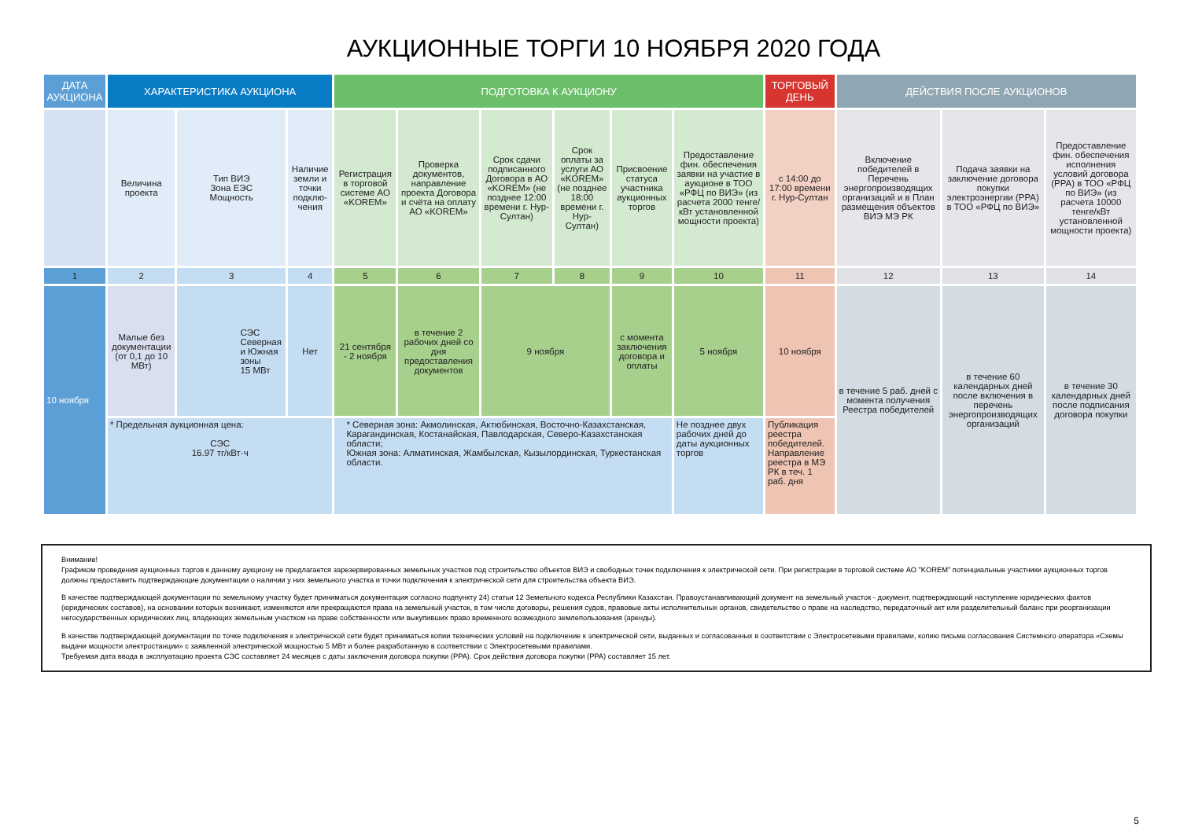АУКЦИОННЫЕ ТОРГИ 10 НОЯБРЯ 2020 ГОДА
| ДАТА АУКЦИОНА | ХАРАКТЕРИСТИКА АУКЦИОНА | | | ПОДГОТОВКА К АУКЦИОНУ | | | | | | ТОРГОВЫЙ ДЕНЬ | ДЕЙСТВИЯ ПОСЛЕ АУКЦИОНОВ | | |
| --- | --- | --- | --- | --- | --- | --- | --- | --- | --- | --- | --- | --- | --- |
| | Величина проекта | Тип ВИЭ Зона ЕЭС Мощность | Наличие земли и точки подклю-чения | Регистрация в торговой системе АО «KOREM» | Проверка документов, направление проекта Договора и счёта на оплату АО «KOREM» | Срок сдачи подписанного Договора в АО «KOREM» (не позднее 12:00 времени г. Нур-Султан) | Срок оплаты за услуги АО «KOREM» (не позднее 18:00 времени г. Нур-Султан) | Присвоение статуса участника аукционных торгов | Предоставление фин. обеспечения заявки на участие в аукционе в ТОО «РФЦ по ВИЭ» (из расчета 2000 тенге/кВт установленной мощности проекта) | с 14:00 до 17:00 времени г. Нур-Султан | Включение победителей в Перечень энергопроизводящих организаций и в План размещения объектов ВИЭ МЭ РК | Подача заявки на заключение договора покупки электроэнергии (PPA) в ТОО «РФЦ по ВИЭ» | Предоставление фин. обеспечения исполнения условий договора (PPA) в ТОО «РФЦ по ВИЭ» (из расчета 10000 тенге/кВт установленной мощности проекта) |
| 1 | 2 | 3 | 4 | 5 | 6 | 7 | 8 | 9 | 10 | 11 | 12 | 13 | 14 |
| 10 ноября | Малые без документации (от 0,1 до 10 МВт) | СЭС Северная и Южная зоны 15 МВт | Нет | 21 сентября - 2 ноября | в течение 2 рабочих дней со дня предоставления документов | 9 ноября | | с момента заключения договора и оплаты | 5 ноября | 10 ноября | в течение 5 раб. дней с момента получения Реестра победителей | в течение 60 календарных дней после включения в перечень энергопроизводящих организаций | в течение 30 календарных дней после подписания договора покупки |
| | * Предельная аукционная цена: СЭС 16.97 тг/кВт·ч | | | * Северная зона: Акмолинская, Актюбинская, Восточно-Казахстанская, Карагандинская, Костанайская, Павлодарская, Северо-Казахстанская области; Южная зона: Алматинская, Жамбылская, Кызылординская, Туркестанская области. | | | | | Не позднее двух рабочих дней до даты аукционных торгов | Публикация реестра победителей. Направление реестра в МЭ РК в теч. 1 раб. дня | | | |
Внимание!
Графиком проведения аукционных торгов к данному аукциону не предлагается зарезервированных земельных участков под строительство объектов ВИЭ и свободных точек подключения к электрической сети. При регистрации в торговой системе АО "KOREM" потенциальные участники аукционных торгов должны предоставить подтверждающие документации о наличии у них земельного участка и точки подключения к электрической сети для строительства объекта ВИЭ.
В качестве подтверждающей документации по земельному участку будет приниматься документация согласно подпункту 24) статьи 12 Земельного кодекса Республики Казахстан. Правоустанавливающий документ на земельный участок - документ, подтверждающий наступление юридических фактов (юридических составов), на основании которых возникают, изменяются или прекращаются права на земельный участок, в том числе договоры, решения судов, правовые акты исполнительных органов, свидетельство о праве на наследство, передаточный акт или разделительный баланс при реорганизации негосударственных юридических лиц, владеющих земельным участком на праве собственности или выкупивших право временного возмездного землепользования (аренды).
В качестве подтверждающей документации по точке подключения к электрической сети будет приниматься копии технических условий на подключение к электрической сети, выданных и согласованных в соответствии с Электросетевыми правилами, копию письма согласования Системного оператора «Схемы выдачи мощности электростанции» с заявленной электрической мощностью 5 МВт и более разработанную в соответствии с Электросетевыми правилами.
Требуемая дата ввода в эксплуатацию проекта СЭС составляет 24 месяцев с даты заключения договора покупки (PPA). Срок действия договора покупки (PPA) составляет 15 лет.
5